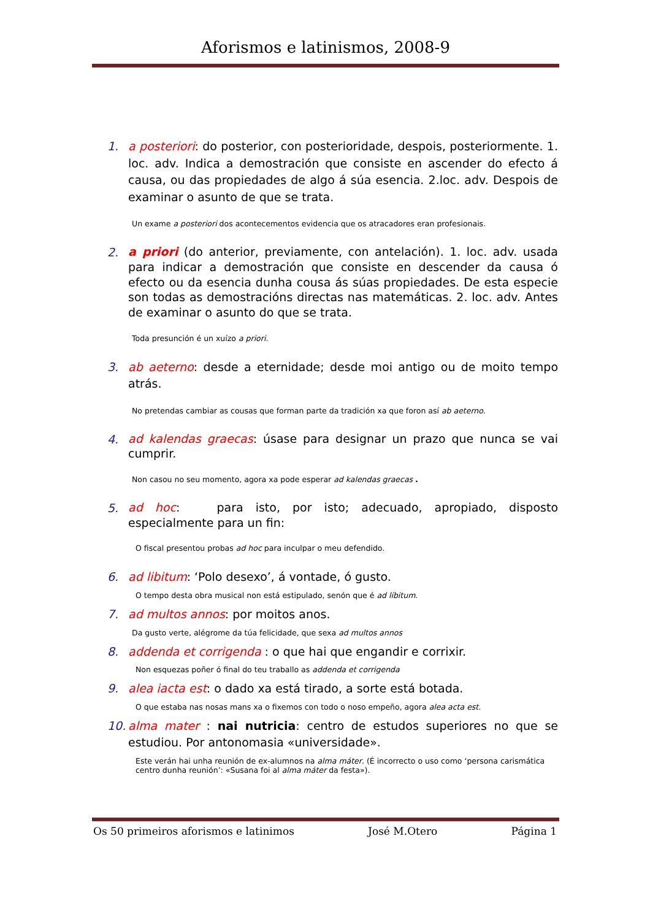Aforismos e latinismos, 2008-9
1. a posteriori: do posterior, con posterioridade, despois, posteriormente. 1. loc. adv. Indica a demostración que consiste en ascender do efecto á causa, ou das propiedades de algo á súa esencia. 2.loc. adv. Despois de examinar o asunto de que se trata.
Un exame a posteriori dos acontecementos evidencia que os atracadores eran profesionais.
2. a priori (do anterior, previamente, con antelación). 1. loc. adv. usada para indicar a demostración que consiste en descender da causa ó efecto ou da esencia dunha cousa ás súas propiedades. De esta especie son todas as demostracións directas nas matemáticas. 2. loc. adv. Antes de examinar o asunto do que se trata.
Toda presunción é un xuízo a priori.
3. ab aeterno: desde a eternidade; desde moi antigo ou de moito tempo atrás.
No pretendas cambiar as cousas que forman parte da tradición xa que foron así ab aeterno.
4. ad kalendas graecas: úsase para designar un prazo que nunca se vai cumprir.
Non casou no seu momento, agora xa pode esperar ad kalendas graecas .
5. ad hoc: para isto, por isto; adecuado, apropiado, disposto especialmente para un fin:
O fiscal presentou probas ad hoc para inculpar o meu defendido.
6. ad libitum: ‘Polo desexo’, á vontade, ó gusto.
O tempo desta obra musical non está estipulado, senón que é ad líbitum.
7. ad multos annos: por moitos anos.
Da gusto verte, alégrome da túa felicidade, que sexa ad multos annos
8. addenda et corrigenda : o que hai que engandir e corrixir.
Non esquezas poñer ó final do teu traballo as addenda et corrigenda
9. alea iacta est: o dado xa está tirado, a sorte está botada.
O que estaba nas nosas mans xa o fixemos con todo o noso empeño, agora alea acta est.
10. alma mater : nai nutricia: centro de estudos superiores no que se estudiou. Por antonomasia «universidade».
Este verán hai unha reunión de ex-alumnos na alma máter. (É incorrecto o uso como ‘persona carismática centro dunha reunión’: «Susana foi al alma máter da festa»).
Os 50 primeiros aforismos e latinimos José M.Otero Página 1